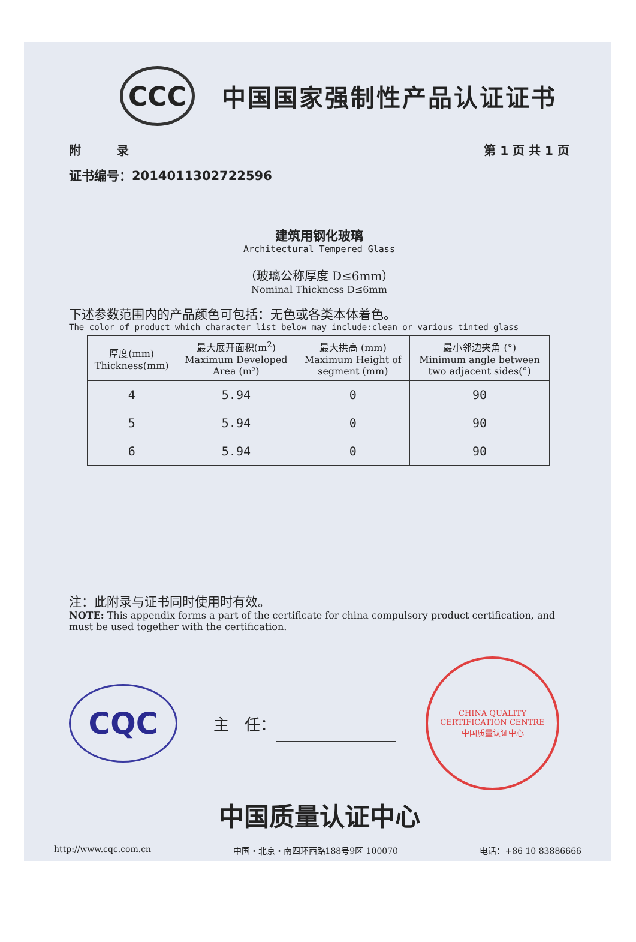CCC
中国国家强制性产品认证证书
附　　　录 第 1 页 共 1 页
证书编号：2014011302722596
建筑用钢化玻璃
Architectural Tempered Glass
（玻璃公称厚度 D≤6mm）
Nominal Thickness D≤6mm
下述参数范围内的产品颜色可包括：无色或各类本体着色。
The color of product which character list below may include:clean or various tinted glass
| 厚度(mm) Thickness(mm) | 最大展开面积(m<sup>2</sup>) Maximum Developed Area (m²) | 最大拱高 (mm) Maximum Height of segment (mm) | 最小邻边夹角 (°) Minimum angle between two adjacent sides(°) |
| --- | --- | --- | --- |
| 4 | 5.94 | 0 | 90 |
| 5 | 5.94 | 0 | 90 |
| 6 | 5.94 | 0 | 90 |
注：此附录与证书同时使用时有效。
NOTE: This appendix forms a part of the certificate for china compulsory product certification, and must be used together with the certification.
CQC
主　任：
CHINA QUALITY CERTIFICATION CENTRE
中国质量认证中心
中国质量认证中心
http://www.cqc.com.cn 中国・北京・南四环西路188号9区 100070 电话：+86 10 83886666